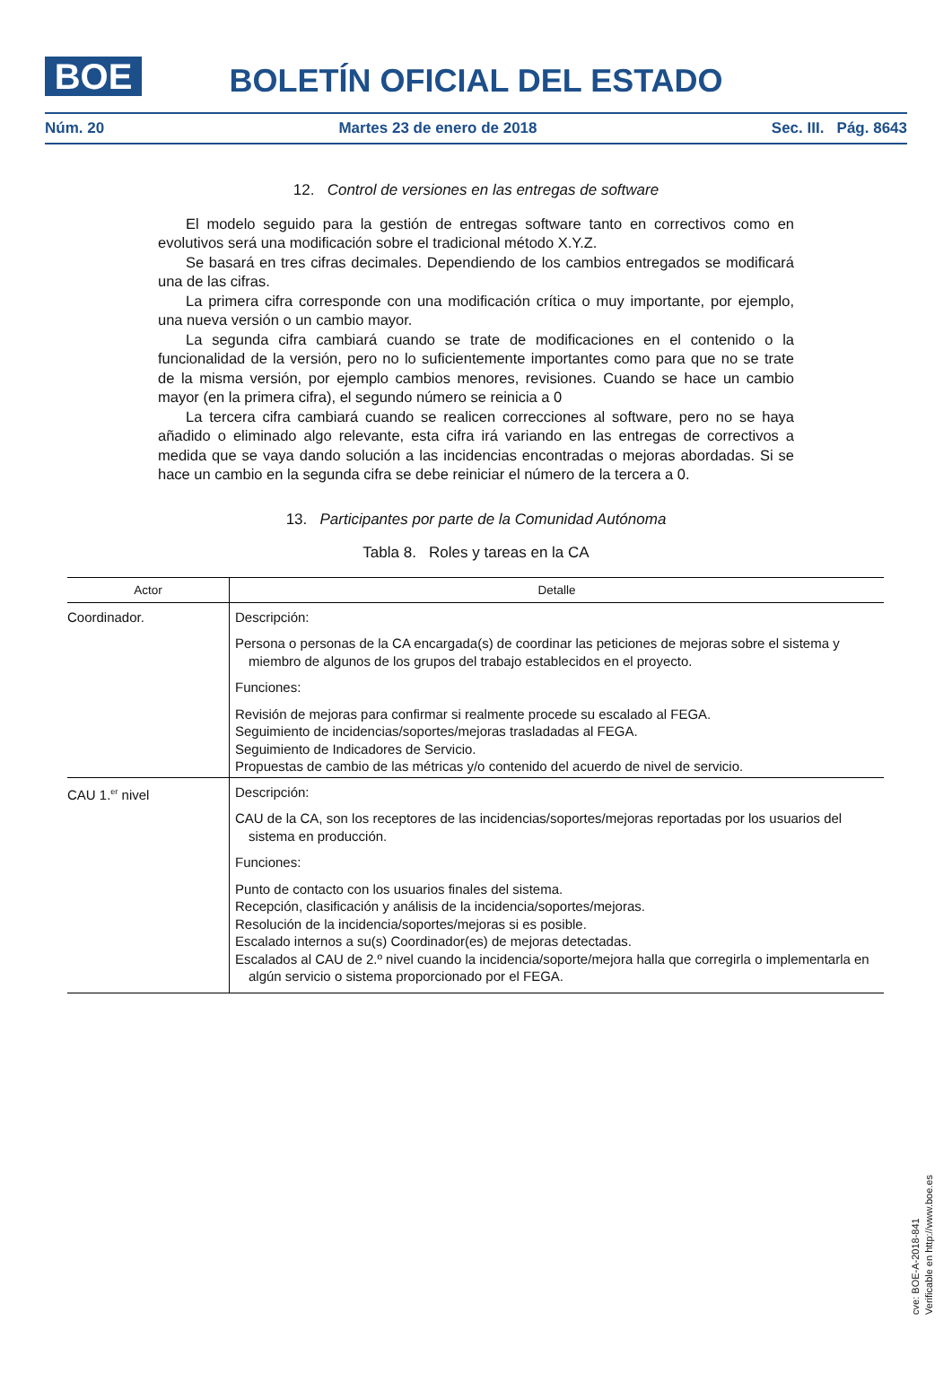BOE
BOLETÍN OFICIAL DEL ESTADO
Núm. 20 Martes 23 de enero de 2018 Sec. III. Pág. 8643
12. Control de versiones en las entregas de software
El modelo seguido para la gestión de entregas software tanto en correctivos como en evolutivos será una modificación sobre el tradicional método X.Y.Z.
Se basará en tres cifras decimales. Dependiendo de los cambios entregados se modificará una de las cifras.
La primera cifra corresponde con una modificación crítica o muy importante, por ejemplo, una nueva versión o un cambio mayor.
La segunda cifra cambiará cuando se trate de modificaciones en el contenido o la funcionalidad de la versión, pero no lo suficientemente importantes como para que no se trate de la misma versión, por ejemplo cambios menores, revisiones. Cuando se hace un cambio mayor (en la primera cifra), el segundo número se reinicia a 0
La tercera cifra cambiará cuando se realicen correcciones al software, pero no se haya añadido o eliminado algo relevante, esta cifra irá variando en las entregas de correctivos a medida que se vaya dando solución a las incidencias encontradas o mejoras abordadas. Si se hace un cambio en la segunda cifra se debe reiniciar el número de la tercera a 0.
13. Participantes por parte de la Comunidad Autónoma
Tabla 8. Roles y tareas en la CA
| Actor | Detalle |
| --- | --- |
| Coordinador. | Descripción: Persona o personas de la CA encargada(s) de coordinar las peticiones de mejoras sobre el sistema y miembro de algunos de los grupos del trabajo establecidos en el proyecto. Funciones: Revisión de mejoras para confirmar si realmente procede su escalado al FEGA. Seguimiento de incidencias/soportes/mejoras trasladadas al FEGA. Seguimiento de Indicadores de Servicio. Propuestas de cambio de las métricas y/o contenido del acuerdo de nivel de servicio. |
| CAU 1.<sup>er</sup> nivel | Descripción: CAU de la CA, son los receptores de las incidencias/soportes/mejoras reportadas por los usuarios del sistema en producción. Funciones: Punto de contacto con los usuarios finales del sistema. Recepción, clasificación y análisis de la incidencia/soportes/mejoras. Resolución de la incidencia/soportes/mejoras si es posible. Escalado internos a su(s) Coordinador(es) de mejoras detectadas. Escalados al CAU de 2.º nivel cuando la incidencia/soporte/mejora halla que corregirla o implementarla en algún servicio o sistema proporcionado por el FEGA. |
cve: BOE-A-2018-841
Verificable en http://www.boe.es